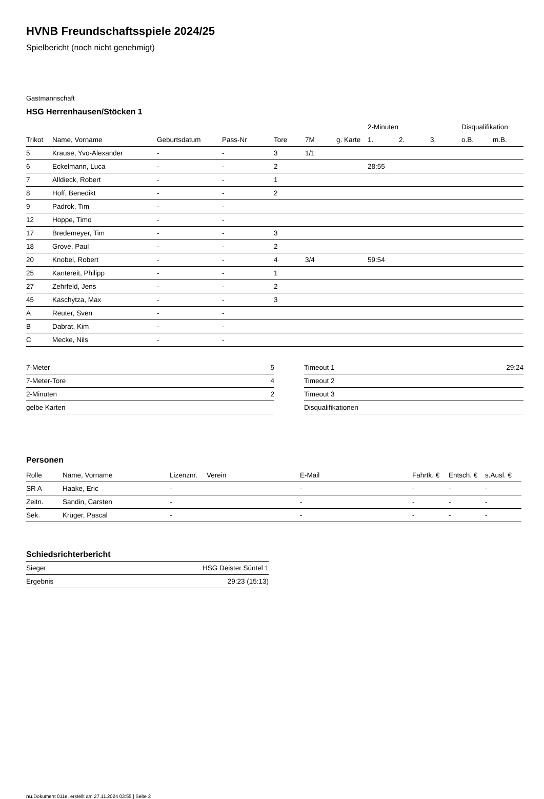HVNB Freundschaftsspiele 2024/25
Spielbericht (noch nicht genehmigt)
Gastmannschaft
HSG Herrenhausen/Stöcken 1
| | | | | | | | 2-Minuten | | | Disqualifikation | |
| --- | --- | --- | --- | --- | --- | --- | --- | --- | --- | --- | --- |
| Trikot | Name, Vorname | Geburtsdatum | Pass-Nr | Tore | 7M | g. Karte | 1. | 2. | 3. | o.B. | m.B. |
| 5 | Krause, Yvo-Alexander | - | - | 3 | 1/1 | | | | | | |
| 6 | Eckelmann, Luca | - | - | 2 | | | 28:55 | | | | |
| 7 | Alldieck, Robert | - | - | 1 | | | | | | | |
| 8 | Hoff, Benedikt | - | - | 2 | | | | | | | |
| 9 | Padrok, Tim | - | - | | | | | | | | |
| 12 | Hoppe, Timo | - | - | | | | | | | | |
| 17 | Bredemeyer, Tim | - | - | 3 | | | | | | | |
| 18 | Grove, Paul | - | - | 2 | | | | | | | |
| 20 | Knobel, Robert | - | - | 4 | 3/4 | | 59:54 | | | | |
| 25 | Kantereit, Philipp | - | - | 1 | | | | | | | |
| 27 | Zehrfeld, Jens | - | - | 2 | | | | | | | |
| 45 | Kaschytza, Max | - | - | 3 | | | | | | | |
| A | Reuter, Sven | - | - | | | | | | | | |
| B | Dabrat, Kim | - | - | | | | | | | | |
| C | Mecke, Nils | - | - | | | | | | | | |
| 7-Meter | 5 |
| 7-Meter-Tore | 4 |
| 2-Minuten | 2 |
| gelbe Karten | |
| Timeout 1 | 29:24 |
| Timeout 2 | |
| Timeout 3 | |
| Disqualifikationen | |
Personen
| Rolle | Name, Vorname | Lizenznr. | Verein | E-Mail | Fahrtk. € | Entsch. € | s.Ausl. € |
| --- | --- | --- | --- | --- | --- | --- | --- |
| SR A | Haake, Eric | - | | - | - | - | - |
| Zeitn. | Sandin, Carsten | - | | - | - | - | - |
| Sek. | Krüger, Pascal | - | | - | - | - | - |
Schiedsrichterbericht
| Sieger | HSG Deister Süntel 1 |
| Ergebnis | 29:23 (15:13) |
nu.Dokument 011e, erstellt am 27.11.2024 03:55 | Seite 2